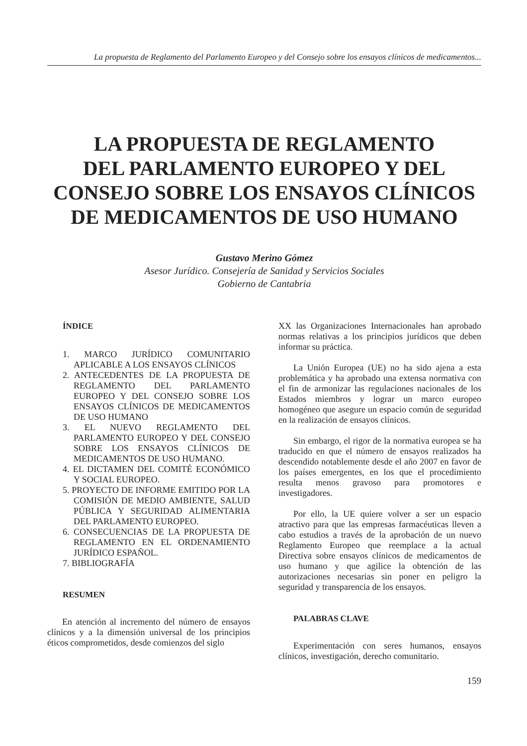La propuesta de Reglamento del Parlamento Europeo y del Consejo sobre los ensayos clínicos de medicamentos...
LA PROPUESTA DE REGLAMENTO
DEL PARLAMENTO EUROPEO Y DEL
CONSEJO SOBRE LOS ENSAYOS CLÍNICOS
DE MEDICAMENTOS DE USO HUMANO
Gustavo Merino Gómez
Asesor Jurídico. Consejería de Sanidad y Servicios Sociales
Gobierno de Cantabria
ÍNDICE
1. MARCO JURÍDICO COMUNITARIO APLICABLE A LOS ENSAYOS CLÍNICOS
2. ANTECEDENTES DE LA PROPUESTA DE REGLAMENTO DEL PARLAMENTO EUROPEO Y DEL CONSEJO SOBRE LOS ENSAYOS CLÍNICOS DE MEDICAMENTOS DE USO HUMANO
3. EL NUEVO REGLAMENTO DEL PARLAMENTO EUROPEO Y DEL CONSEJO SOBRE LOS ENSAYOS CLÍNICOS DE MEDICAMENTOS DE USO HUMANO.
4. EL DICTAMEN DEL COMITÉ ECONÓMICO Y SOCIAL EUROPEO.
5. PROYECTO DE INFORME EMITIDO POR LA COMISIÓN DE MEDIO AMBIENTE, SALUD PÚBLICA Y SEGURIDAD ALIMENTARIA DEL PARLAMENTO EUROPEO.
6. CONSECUENCIAS DE LA PROPUESTA DE REGLAMENTO EN EL ORDENAMIENTO JURÍDICO ESPAÑOL.
7. BIBLIOGRAFÍA
RESUMEN
En atención al incremento del número de ensayos clínicos y a la dimensión universal de los principios éticos comprometidos, desde comienzos del siglo
XX las Organizaciones Internacionales han aprobado normas relativas a los principios jurídicos que deben informar su práctica.
La Unión Europea (UE) no ha sido ajena a esta problemática y ha aprobado una extensa normativa con el fin de armonizar las regulaciones nacionales de los Estados miembros y lograr un marco europeo homogéneo que asegure un espacio común de seguridad en la realización de ensayos clínicos.
Sin embargo, el rigor de la normativa europea se ha traducido en que el número de ensayos realizados ha descendido notablemente desde el año 2007 en favor de los países emergentes, en los que el procedimiento resulta menos gravoso para promotores e investigadores.
Por ello, la UE quiere volver a ser un espacio atractivo para que las empresas farmacéuticas lleven a cabo estudios a través de la aprobación de un nuevo Reglamento Europeo que reemplace a la actual Directiva sobre ensayos clínicos de medicamentos de uso humano y que agilice la obtención de las autorizaciones necesarias sin poner en peligro la seguridad y transparencia de los ensayos.
PALABRAS CLAVE
Experimentación con seres humanos, ensayos clínicos, investigación, derecho comunitario.
159